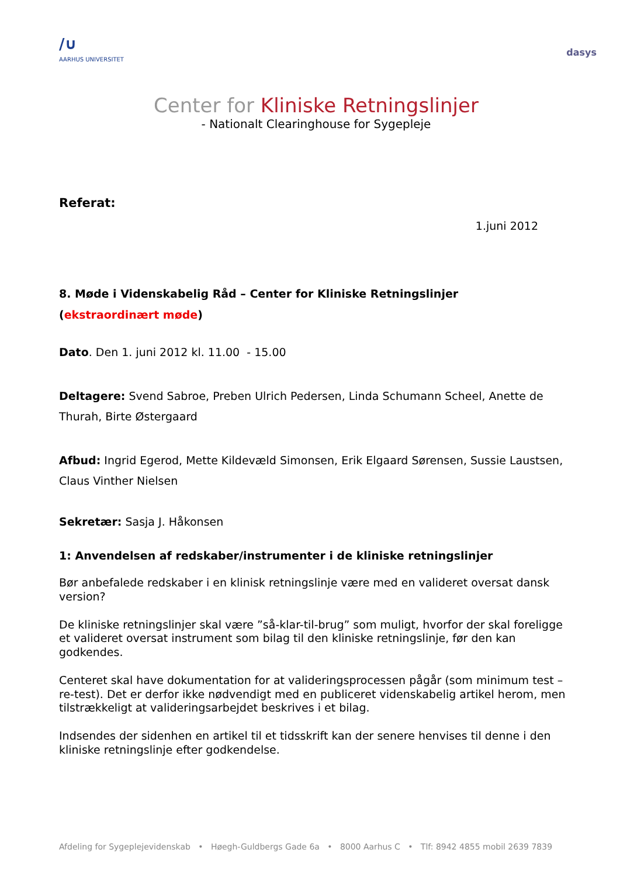/∪
AARHUS UNIVERSITET
dasys
Center for Kliniske Retningslinjer
- Nationalt Clearinghouse for Sygepleje
Referat:
1.juni 2012
8. Møde i Videnskabelig Råd – Center for Kliniske Retningslinjer
(ekstraordinært møde)
Dato. Den 1. juni 2012 kl. 11.00 - 15.00
Deltagere: Svend Sabroe, Preben Ulrich Pedersen, Linda Schumann Scheel, Anette de Thurah, Birte Østergaard
Afbud: Ingrid Egerod, Mette Kildevæld Simonsen, Erik Elgaard Sørensen, Sussie Laustsen, Claus Vinther Nielsen
Sekretær: Sasja J. Håkonsen
1: Anvendelsen af redskaber/instrumenter i de kliniske retningslinjer
Bør anbefalede redskaber i en klinisk retningslinje være med en valideret oversat dansk version?
De kliniske retningslinjer skal være ”så-klar-til-brug” som muligt, hvorfor der skal foreligge et valideret oversat instrument som bilag til den kliniske retningslinje, før den kan godkendes.
Centeret skal have dokumentation for at valideringsprocessen pågår (som minimum test – re-test). Det er derfor ikke nødvendigt med en publiceret videnskabelig artikel herom, men tilstrækkeligt at valideringsarbejdet beskrives i et bilag.
Indsendes der sidenhen en artikel til et tidsskrift kan der senere henvises til denne i den kliniske retningslinje efter godkendelse.
Afdeling for Sygeplejevidenskab • Høegh-Guldbergs Gade 6a • 8000 Aarhus C • Tlf: 8942 4855 mobil 2639 7839